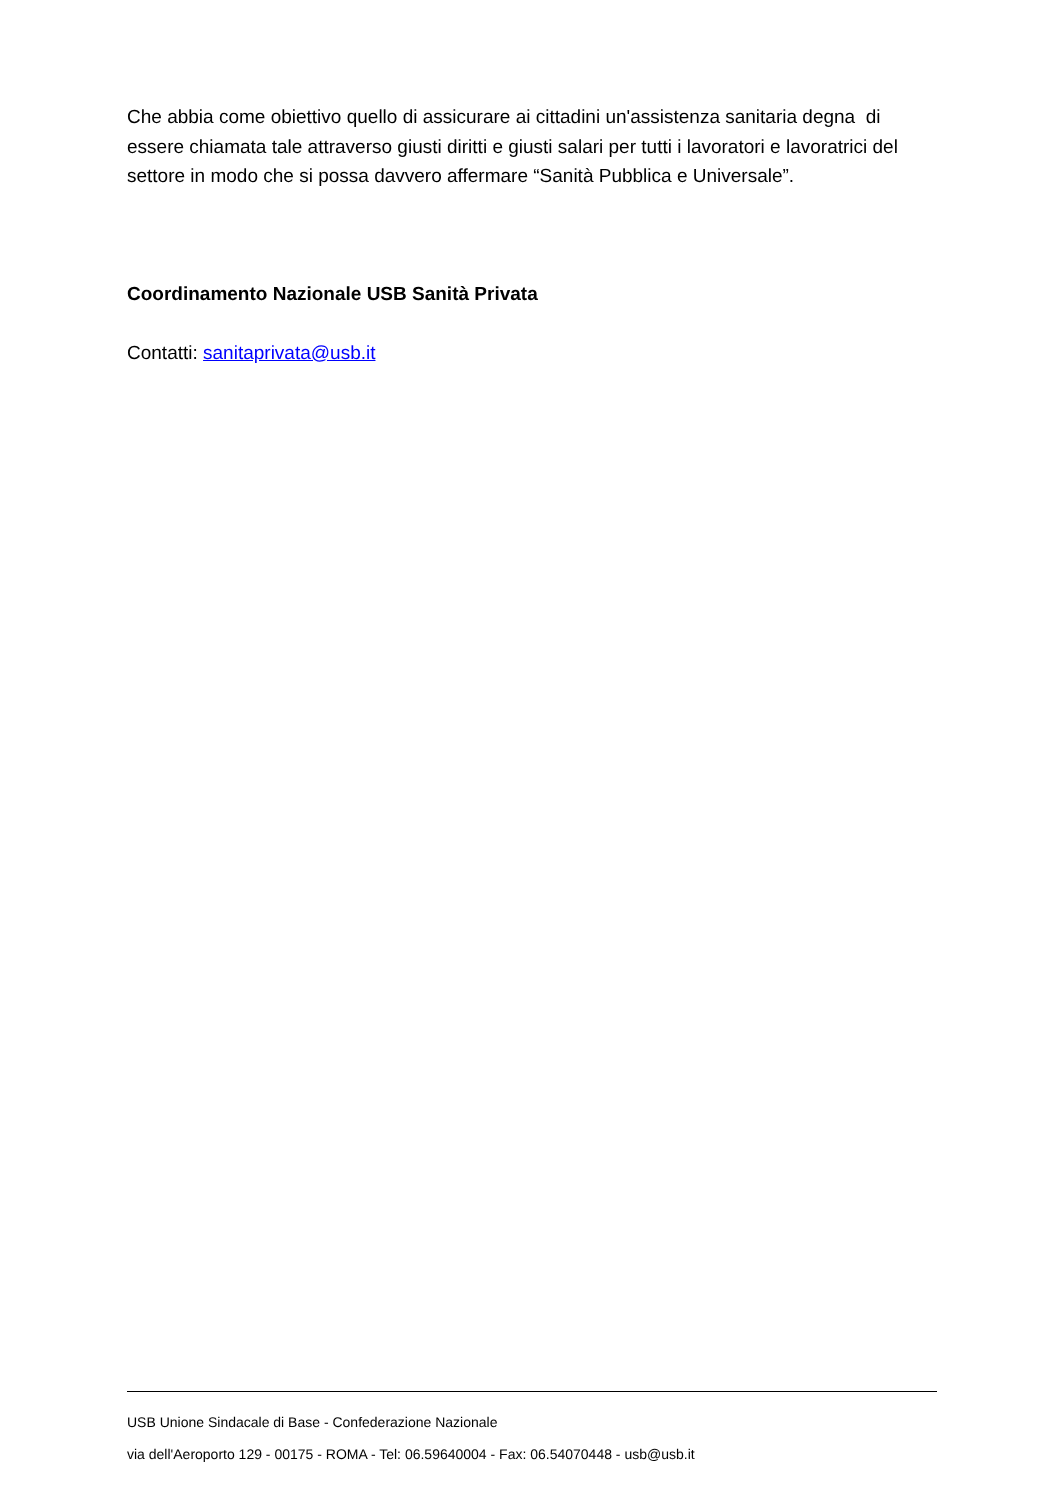Che abbia come obiettivo quello di assicurare ai cittadini un'assistenza sanitaria degna di essere chiamata tale attraverso giusti diritti e giusti salari per tutti i lavoratori e lavoratrici del settore in modo che si possa davvero affermare “Sanità Pubblica e Universale”.
Coordinamento Nazionale USB Sanità Privata
Contatti: sanitaprivata@usb.it
USB Unione Sindacale di Base - Confederazione Nazionale
via dell'Aeroporto 129 - 00175 - ROMA - Tel: 06.59640004 - Fax: 06.54070448 - usb@usb.it